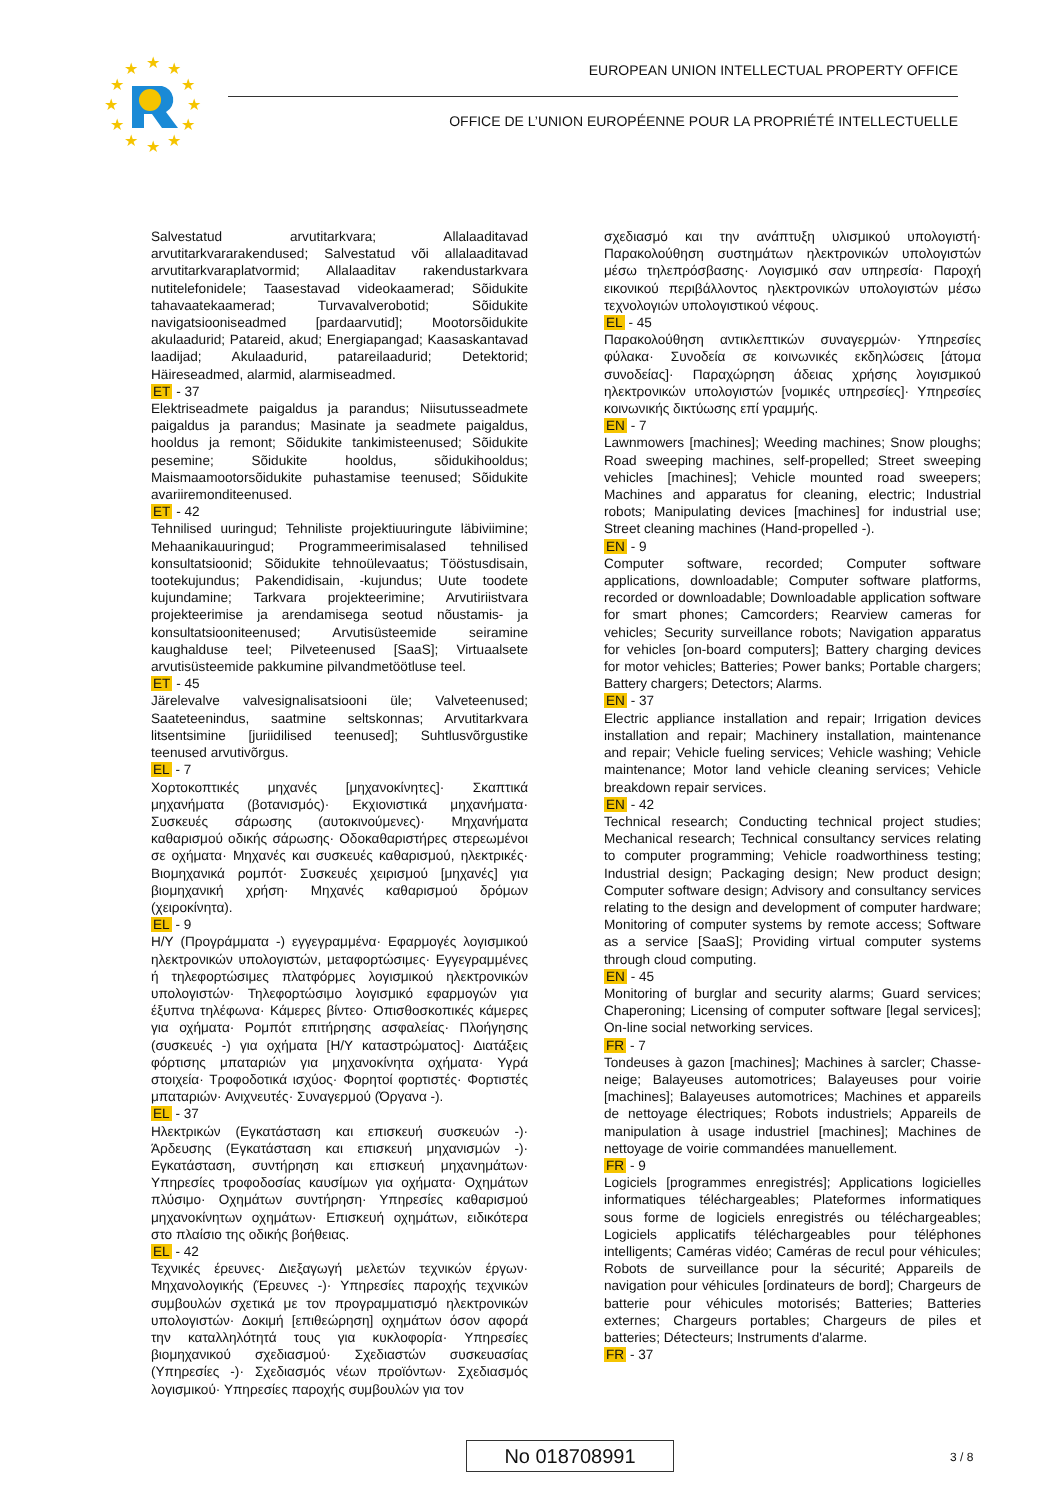★
★
★
★
★
★
★
★
★
★
★
★
EUROPEAN UNION INTELLECTUAL PROPERTY OFFICE
OFFICE DE L’UNION EUROPÉENNE POUR LA PROPRIÉTÉ INTELLECTUELLE
Salvestatud arvutitarkvara; Allalaaditavad arvutitarkvararakendused; Salvestatud või allalaaditavad arvutitarkvaraplatvormid; Allalaaditav rakendustarkvara nutitelefonidele; Taasestavad videokaamerad; Sõidukite tahavaatekaamerad; Turvavalverobotid; Sõidukite navigatsiooniseadmed [pardaarvutid]; Mootorsõidukite akulaadurid; Patareid, akud; Energiapangad; Kaasaskantavad laadijad; Akulaadurid, patareilaadurid; Detektorid; Häireseadmed, alarmid, alarmiseadmed.
ET - 37
Elektriseadmete paigaldus ja parandus; Niisutusseadmete paigaldus ja parandus; Masinate ja seadmete paigaldus, hooldus ja remont; Sõidukite tankimisteenused; Sõidukite pesemine; Sõidukite hooldus, sõidukihooldus; Maismaamootorsõidukite puhastamise teenused; Sõidukite avariiremonditeenused.
ET - 42
Tehnilised uuringud; Tehniliste projektiuuringute läbiviimine; Mehaanikauuringud; Programmeerimisalased tehnilised konsultatsioonid; Sõidukite tehnoülevaatus; Tööstusdisain, tootekujundus; Pakendidisain, -kujundus; Uute toodete kujundamine; Tarkvara projekteerimine; Arvutiriistvara projekteerimise ja arendamisega seotud nõustamis- ja konsultatsiooniteenused; Arvutisüsteemide seiramine kaughalduse teel; Pilveteenused [SaaS]; Virtuaalsete arvutisüsteemide pakkumine pilvandmetöötluse teel.
ET - 45
Järelevalve valvesignalisatsiooni üle; Valveteenused; Saateteenindus, saatmine seltskonnas; Arvutitarkvara litsentsimine [juriidilised teenused]; Suhtlusvõrgustike teenused arvutivõrgus.
EL - 7
Χορτοκοπτικές μηχανές [μηχανοκίνητες]· Σκαπτικά μηχανήματα (βοτανισμός)· Εκχιονιστικά μηχανήματα· Συσκευές σάρωσης (αυτοκινούμενες)· Μηχανήματα καθαρισμού οδικής σάρωσης· Οδοκαθαριστήρες στερεωμένοι σε οχήματα· Μηχανές και συσκευές καθαρισμού, ηλεκτρικές· Βιομηχανικά ρομπότ· Συσκευές χειρισμού [μηχανές] για βιομηχανική χρήση· Μηχανές καθαρισμού δρόμων (χειροκίνητα).
EL - 9
Η/Υ (Προγράμματα -) εγγεγραμμένα· Εφαρμογές λογισμικού ηλεκτρονικών υπολογιστών, μεταφορτώσιμες· Εγγεγραμμένες ή τηλεφορτώσιμες πλατφόρμες λογισμικού ηλεκτρονικών υπολογιστών· Τηλεφορτώσιμο λογισμικό εφαρμογών για έξυπνα τηλέφωνα· Κάμερες βίντεο· Οπισθοσκοπικές κάμερες για οχήματα· Ρομπότ επιτήρησης ασφαλείας· Πλοήγησης (συσκευές -) για οχήματα [Η/Υ καταστρώματος]· Διατάξεις φόρτισης μπαταριών για μηχανοκίνητα οχήματα· Υγρά στοιχεία· Τροφοδοτικά ισχύος· Φορητοί φορτιστές· Φορτιστές μπαταριών· Ανιχνευτές· Συναγερμού (Όργανα -).
EL - 37
Ηλεκτρικών (Εγκατάσταση και επισκευή συσκευών -)· Άρδευσης (Εγκατάσταση και επισκευή μηχανισμών -)· Εγκατάσταση, συντήρηση και επισκευή μηχανημάτων· Υπηρεσίες τροφοδοσίας καυσίμων για οχήματα· Οχημάτων πλύσιμο· Οχημάτων συντήρηση· Υπηρεσίες καθαρισμού μηχανοκίνητων οχημάτων· Επισκευή οχημάτων, ειδικότερα στο πλαίσιο της οδικής βοήθειας.
EL - 42
Τεχνικές έρευνες· Διεξαγωγή μελετών τεχνικών έργων· Μηχανολογικής (Έρευνες -)· Υπηρεσίες παροχής τεχνικών συμβουλών σχετικά με τον προγραμματισμό ηλεκτρονικών υπολογιστών· Δοκιμή [επιθεώρηση] οχημάτων όσον αφορά την καταλληλότητά τους για κυκλοφορία· Υπηρεσίες βιομηχανικού σχεδιασμού· Σχεδιαστών συσκευασίας (Υπηρεσίες -)· Σχεδιασμός νέων προϊόντων· Σχεδιασμός λογισμικού· Υπηρεσίες παροχής συμβουλών για τον
σχεδιασμό και την ανάπτυξη υλισμικού υπολογιστή· Παρακολούθηση συστημάτων ηλεκτρονικών υπολογιστών μέσω τηλεπρόσβασης· Λογισμικό σαν υπηρεσία· Παροχή εικονικού περιβάλλοντος ηλεκτρονικών υπολογιστών μέσω τεχνολογιών υπολογιστικού νέφους.
EL - 45
Παρακολούθηση αντικλεπτικών συναγερμών· Υπηρεσίες φύλακα· Συνοδεία σε κοινωνικές εκδηλώσεις [άτομα συνοδείας]· Παραχώρηση άδειας χρήσης λογισμικού ηλεκτρονικών υπολογιστών [νομικές υπηρεσίες]· Υπηρεσίες κοινωνικής δικτύωσης επί γραμμής.
EN - 7
Lawnmowers [machines]; Weeding machines; Snow ploughs; Road sweeping machines, self-propelled; Street sweeping vehicles [machines]; Vehicle mounted road sweepers; Machines and apparatus for cleaning, electric; Industrial robots; Manipulating devices [machines] for industrial use; Street cleaning machines (Hand-propelled -).
EN - 9
Computer software, recorded; Computer software applications, downloadable; Computer software platforms, recorded or downloadable; Downloadable application software for smart phones; Camcorders; Rearview cameras for vehicles; Security surveillance robots; Navigation apparatus for vehicles [on-board computers]; Battery charging devices for motor vehicles; Batteries; Power banks; Portable chargers; Battery chargers; Detectors; Alarms.
EN - 37
Electric appliance installation and repair; Irrigation devices installation and repair; Machinery installation, maintenance and repair; Vehicle fueling services; Vehicle washing; Vehicle maintenance; Motor land vehicle cleaning services; Vehicle breakdown repair services.
EN - 42
Technical research; Conducting technical project studies; Mechanical research; Technical consultancy services relating to computer programming; Vehicle roadworthiness testing; Industrial design; Packaging design; New product design; Computer software design; Advisory and consultancy services relating to the design and development of computer hardware; Monitoring of computer systems by remote access; Software as a service [SaaS]; Providing virtual computer systems through cloud computing.
EN - 45
Monitoring of burglar and security alarms; Guard services; Chaperoning; Licensing of computer software [legal services]; On-line social networking services.
FR - 7
Tondeuses à gazon [machines]; Machines à sarcler; Chasse-neige; Balayeuses automotrices; Balayeuses pour voirie [machines]; Balayeuses automotrices; Machines et appareils de nettoyage électriques; Robots industriels; Appareils de manipulation à usage industriel [machines]; Machines de nettoyage de voirie commandées manuellement.
FR - 9
Logiciels [programmes enregistrés]; Applications logicielles informatiques téléchargeables; Plateformes informatiques sous forme de logiciels enregistrés ou téléchargeables; Logiciels applicatifs téléchargeables pour téléphones intelligents; Caméras vidéo; Caméras de recul pour véhicules; Robots de surveillance pour la sécurité; Appareils de navigation pour véhicules [ordinateurs de bord]; Chargeurs de batterie pour véhicules motorisés; Batteries; Batteries externes; Chargeurs portables; Chargeurs de piles et batteries; Détecteurs; Instruments d'alarme.
FR - 37
No 018708991 3 / 8